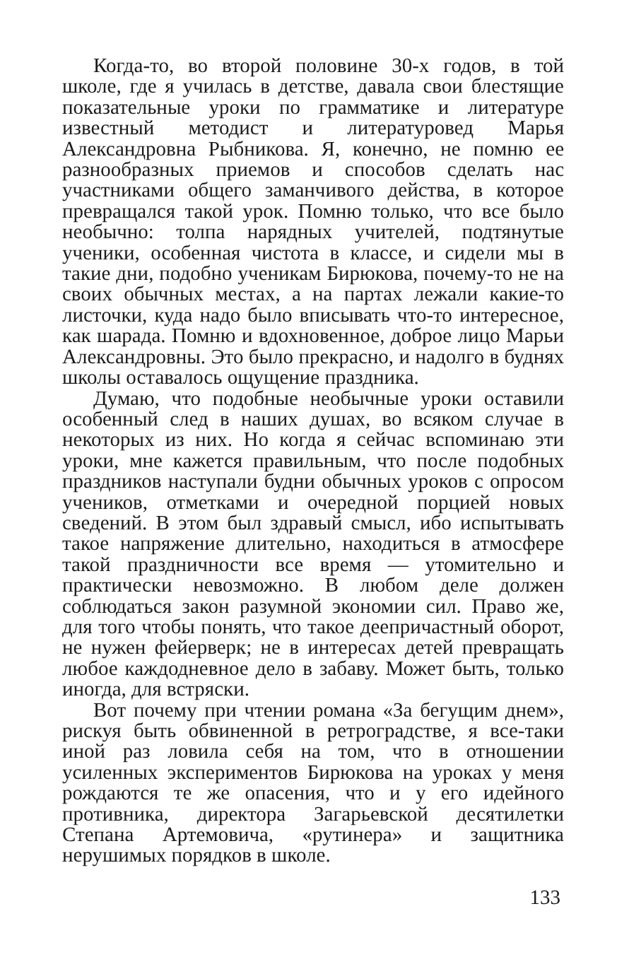Когда-то, во второй половине 30-х годов, в той школе, где я училась в детстве, давала свои блестящие показательные уроки по грамматике и литературе известный методист и литературовед Марья Александровна Рыбникова. Я, конечно, не помню ее разнообразных приемов и способов сделать нас участниками общего заманчивого действа, в которое превращался такой урок. Помню только, что все было необычно: толпа нарядных учителей, подтянутые ученики, особенная чистота в классе, и сидели мы в такие дни, подобно ученикам Бирюкова, почему-то не на своих обычных местах, а на партах лежали какие-то листочки, куда надо было вписывать что-то интересное, как шарада. Помню и вдохновенное, доброе лицо Марьи Александровны. Это было прекрасно, и надолго в буднях школы оставалось ощущение праздника.
Думаю, что подобные необычные уроки оставили особенный след в наших душах, во всяком случае в некоторых из них. Но когда я сейчас вспоминаю эти уроки, мне кажется правильным, что после подобных праздников наступали будни обычных уроков с опросом учеников, отметками и очередной порцией новых сведений. В этом был здравый смысл, ибо испытывать такое напряжение длительно, находиться в атмосфере такой праздничности все время — утомительно и практически невозможно. В любом деле должен соблюдаться закон разумной экономии сил. Право же, для того чтобы понять, что такое деепричастный оборот, не нужен фейерверк; не в интересах детей превращать любое каждодневное дело в забаву. Может быть, только иногда, для встряски.
Вот почему при чтении романа «За бегущим днем», рискуя быть обвиненной в ретроградстве, я все-таки иной раз ловила себя на том, что в отношении усиленных экспериментов Бирюкова на уроках у меня рождаются те же опасения, что и у его идейного противника, директора Загарьевской десятилетки Степана Артемовича, «рутинера» и защитника нерушимых порядков в школе.
133